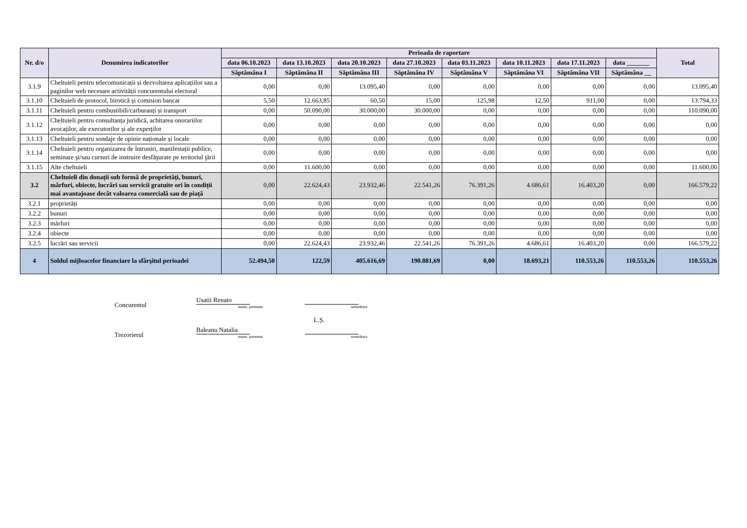| Nr. d/o | Denumirea indicatorilor | Perioada de raportare | | | | | | | | Total |
| --- | --- | --- | --- | --- | --- | --- | --- | --- | --- | --- |
| | | data 06.10.2023 | data 13.10.2023 | data 20.10.2023 | data 27.10.2023 | data 03.11.2023 | data 10.11.2023 | data 17.11.2023 | data _______ | |
| | | Săptămâna I | Săptămâna II | Săptămâna III | Săptămâna IV | Săptămâna V | Săptămâna VI | Săptămâna VII | Săptămâna __ | |
| 3.1.9 | Cheltuieli pentru telecomunicații și dezvoltarea aplicațiilor sau a paginilor web necesare activității concurentului electoral | 0,00 | 0,00 | 13.095,40 | 0,00 | 0,00 | 0,00 | 0,00 | 0,00 | 13.095,40 |
| 3.1.10 | Cheltuieli de protocol, birotică și comision bancar | 5,50 | 12.663,85 | 60,50 | 15,00 | 125,98 | 12,50 | 911,00 | 0,00 | 13.794,33 |
| 3.1.11 | Cheltuieli pentru combustibili/carburanți și transport | 0,00 | 50.090,00 | 30.000,00 | 30.000,00 | 0,00 | 0,00 | 0,00 | 0,00 | 110.090,00 |
| 3.1.12 | Cheltuieli pentru consultanța juridică, achitarea onorariilor avocaților, ale executorilor și ale experților | 0,00 | 0,00 | 0,00 | 0,00 | 0,00 | 0,00 | 0,00 | 0,00 | 0,00 |
| 3.1.13 | Cheltuieli pentru sondaje de opinie naționale și locale | 0,00 | 0,00 | 0,00 | 0,00 | 0,00 | 0,00 | 0,00 | 0,00 | 0,00 |
| 3.1.14 | Cheltuieli pentru organizarea de întruniri, manifestații publice, seminare şi/sau cursuri de instruire desfăşurate pe teritoriul ţării | 0,00 | 0,00 | 0,00 | 0,00 | 0,00 | 0,00 | 0,00 | 0,00 | 0,00 |
| 3.1.15 | Alte cheltuieli | 0,00 | 11.600,00 | 0,00 | 0,00 | 0,00 | 0,00 | 0,00 | 0,00 | 11.600,00 |
| 3.2 | Cheltuieli din donații sub formă de proprietăți, bunuri, mărfuri, obiecte, lucrări sau servicii gratuite ori în condiții mai avantajoase decât valoarea comercială sau de piață | 0,00 | 22.624,43 | 23.932,46 | 22.541,26 | 76.391,26 | 4.686,61 | 16.403,20 | 0,00 | 166.579,22 |
| 3.2.1 | proprietăți | 0,00 | 0,00 | 0,00 | 0,00 | 0,00 | 0,00 | 0,00 | 0,00 | 0,00 |
| 3.2.2 | bunuri | 0,00 | 0,00 | 0,00 | 0,00 | 0,00 | 0,00 | 0,00 | 0,00 | 0,00 |
| 3.2.3 | mărfuri | 0,00 | 0,00 | 0,00 | 0,00 | 0,00 | 0,00 | 0,00 | 0,00 | 0,00 |
| 3.2.4 | obiecte | 0,00 | 0,00 | 0,00 | 0,00 | 0,00 | 0,00 | 0,00 | 0,00 | 0,00 |
| 3.2.5 | lucrări sau servicii | 0,00 | 22.624,43 | 23.932,46 | 22.541,26 | 76.391,26 | 4.686,61 | 16.403,20 | 0,00 | 166.579,22 |
| 4 | Soldul mijloacelor financiare la sfârşitul perioadei | 52.494,50 | 122,59 | 405.616,69 | 190.881,69 | 0,00 | 18.693,21 | 110.553,26 | 110.553,26 | 110.553,26 |
Concurentul
Usatii Renato
nume, prenume
semnătura
L.Ș.
Trezorierul
Baleanu Natalia
nume, prenume
semnătura